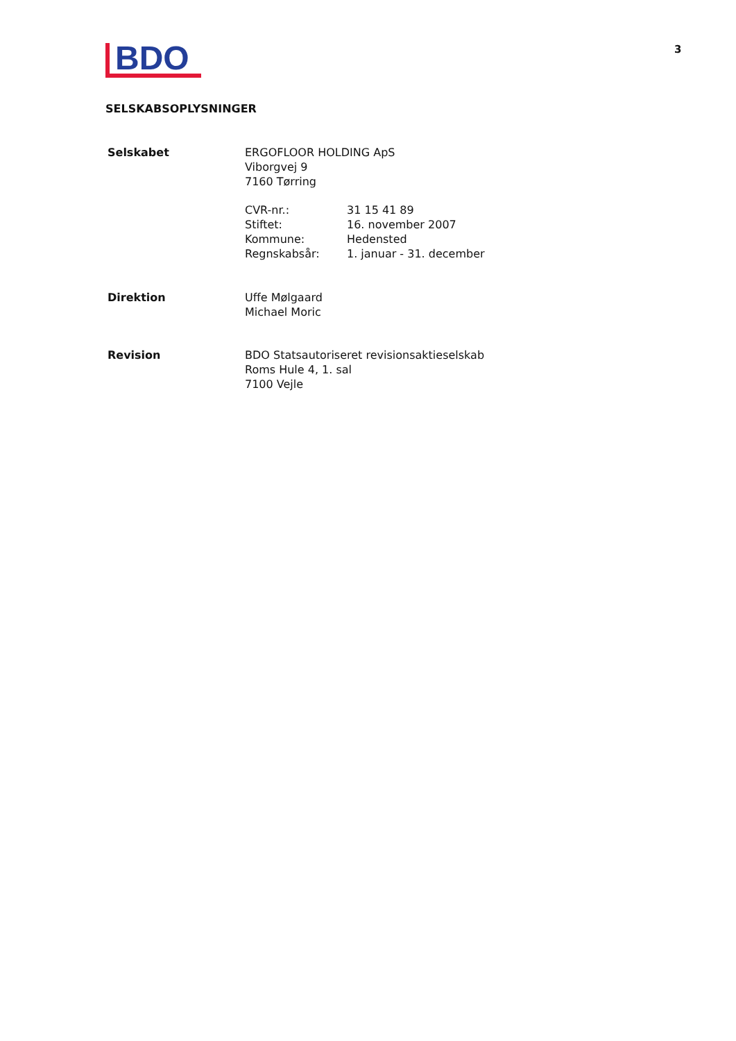BDO
3
SELSKABSOPLYSNINGER
Selskabet ERGOFLOOR HOLDING ApS
Viborgvej 9
7160 Tørring
CVR-nr.:
Stiftet:
Kommune:
Regnskabsår:
31 15 41 89
16. november 2007
Hedensted
1. januar - 31. december
Direktion Uffe Mølgaard
Michael Moric
Revision BDO Statsautoriseret revisionsaktieselskab
Roms Hule 4, 1. sal
7100 Vejle